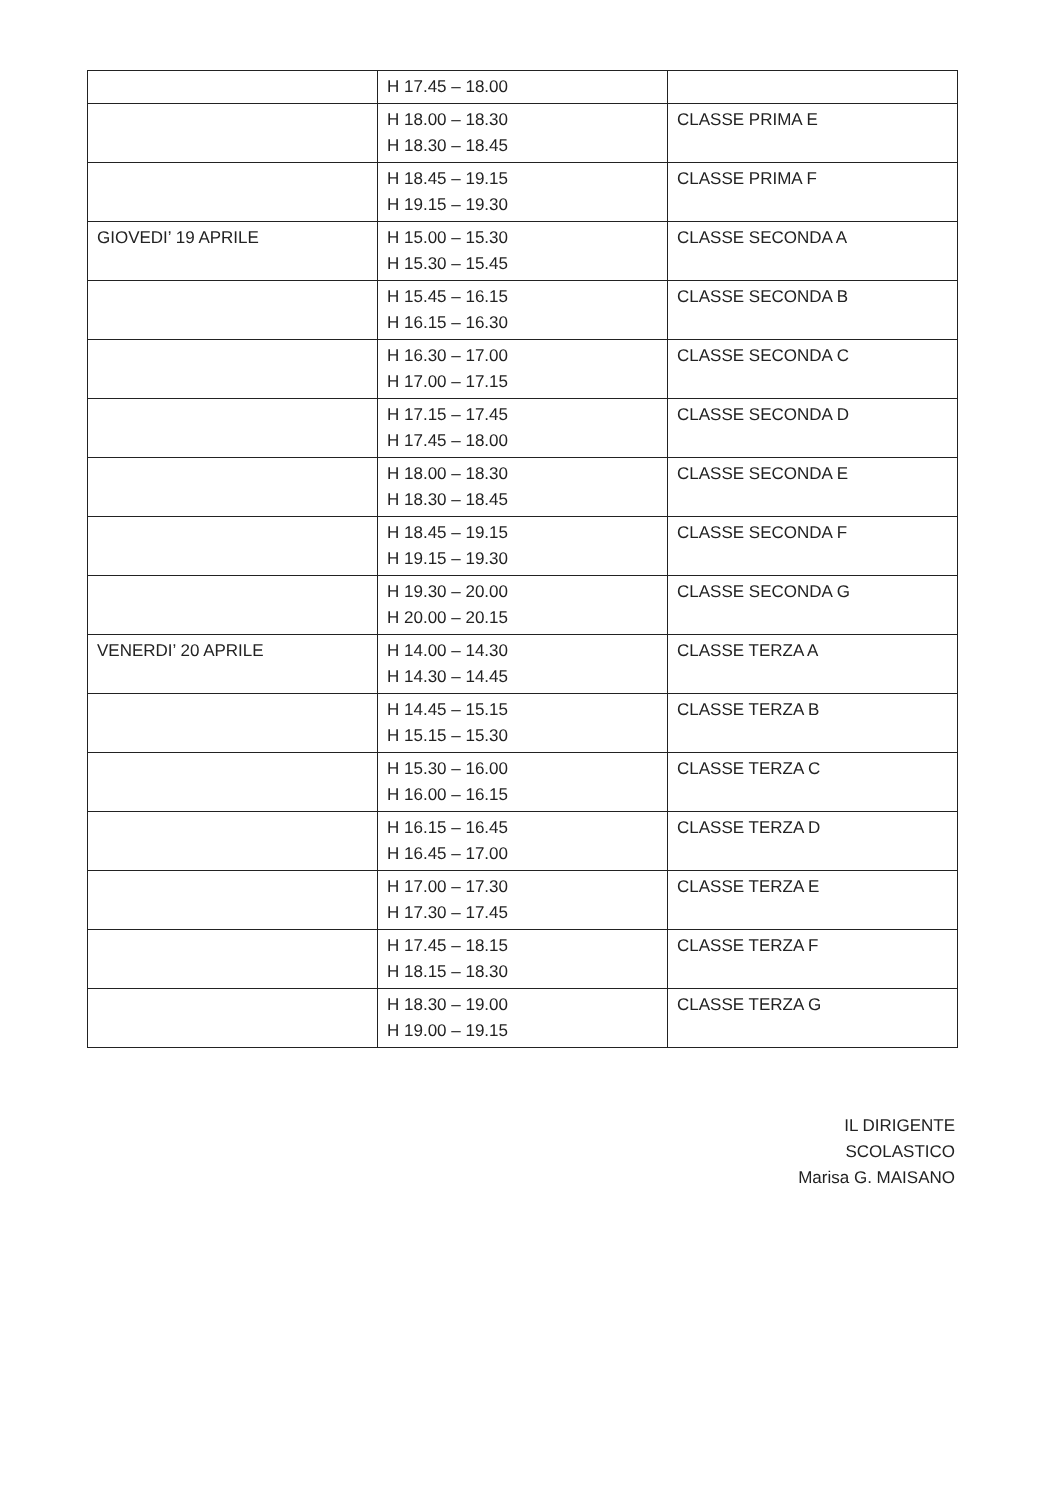| | H 17.45 – 18.00 | |
| | H 18.00 – 18.30 H 18.30 – 18.45 | CLASSE PRIMA E |
| | H 18.45 – 19.15 H 19.15 – 19.30 | CLASSE PRIMA F |
| GIOVEDI’ 19 APRILE | H 15.00 – 15.30 H 15.30 – 15.45 | CLASSE SECONDA A |
| | H 15.45 – 16.15 H 16.15 – 16.30 | CLASSE SECONDA B |
| | H 16.30 – 17.00 H 17.00 – 17.15 | CLASSE SECONDA C |
| | H 17.15 – 17.45 H 17.45 – 18.00 | CLASSE SECONDA D |
| | H 18.00 – 18.30 H 18.30 – 18.45 | CLASSE SECONDA E |
| | H 18.45 – 19.15 H 19.15 – 19.30 | CLASSE SECONDA F |
| | H 19.30 – 20.00 H 20.00 – 20.15 | CLASSE SECONDA G |
| VENERDI’ 20 APRILE | H 14.00 – 14.30 H 14.30 – 14.45 | CLASSE TERZA A |
| | H 14.45 – 15.15 H 15.15 – 15.30 | CLASSE TERZA B |
| | H 15.30 – 16.00 H 16.00 – 16.15 | CLASSE TERZA C |
| | H 16.15 – 16.45 H 16.45 – 17.00 | CLASSE TERZA D |
| | H 17.00 – 17.30 H 17.30 – 17.45 | CLASSE TERZA E |
| | H 17.45 – 18.15 H 18.15 – 18.30 | CLASSE TERZA F |
| | H 18.30 – 19.00 H 19.00 – 19.15 | CLASSE TERZA G |
IL DIRIGENTE SCOLASTICO
Marisa G. MAISANO